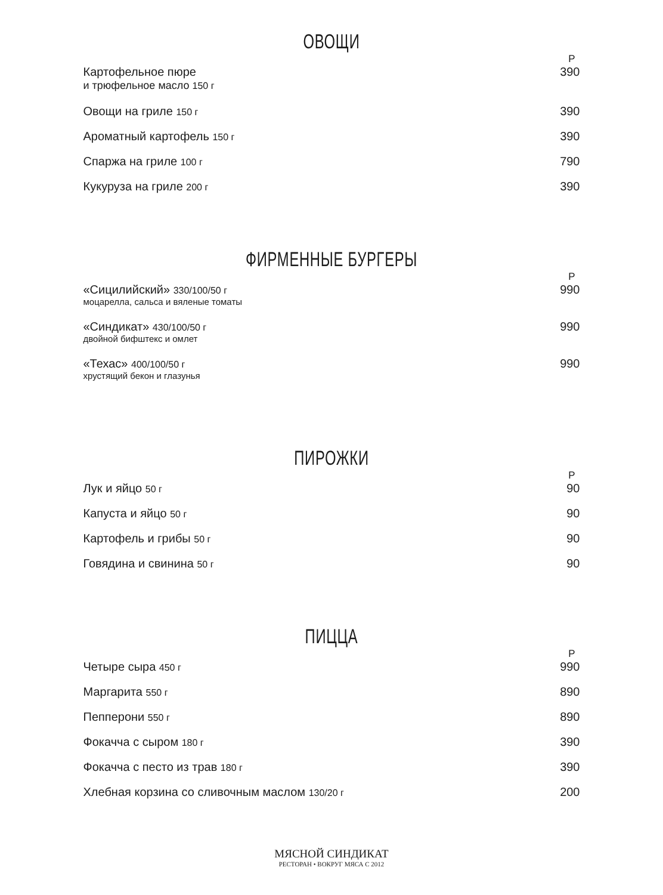ОВОЩИ
Р
Картофельное пюре
и трюфельное масло 150 г
390
Овощи на гриле 150 г
390
Ароматный картофель 150 г
390
Спаржа на гриле 100 г
790
Кукуруза на гриле 200 г
390
ФИРМЕННЫЕ БУРГЕРЫ
Р
«Сицилийский» 330/100/50 г
моцарелла, сальса и вяленые томаты
990
«Синдикат» 430/100/50 г
двойной бифштекс и омлет
990
«Техас» 400/100/50 г
хрустящий бекон и глазунья
990
ПИРОЖКИ
Р
Лук и яйцо 50 г
90
Капуста и яйцо 50 г
90
Картофель и грибы 50 г
90
Говядина и свинина 50 г
90
ПИЦЦА
Р
Четыре сыра 450 г
990
Маргарита 550 г
890
Пепперони 550 г
890
Фокачча с сыром 180 г
390
Фокачча с песто из трав 180 г
390
Хлебная корзина со сливочным маслом 130/20 г
200
МЯСНОЙ СИНДИКАТ
РЕСТОРАН • ВОКРУГ МЯСА С 2012